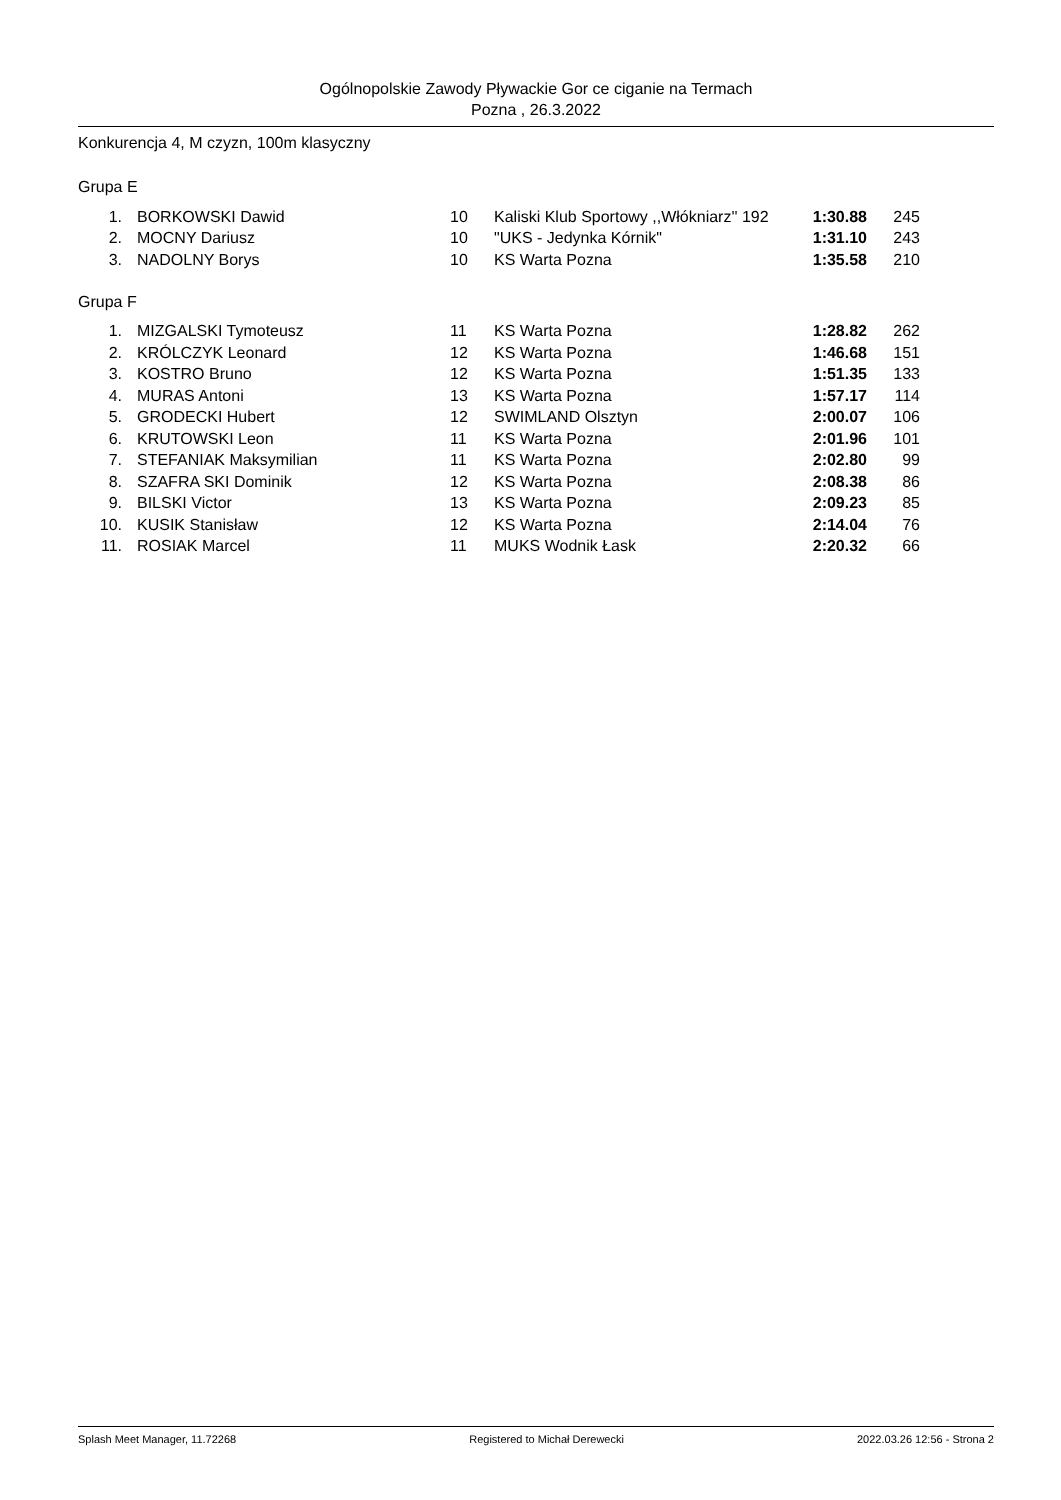Ogólnopolskie Zawody Pływackie Gor ce ciganie na Termach
Pozna , 26.3.2022
Konkurencja 4, M czyzn, 100m klasyczny
Grupa E
| 1. | BORKOWSKI Dawid | 10 | Kaliski Klub Sportowy ,,Włókniarz'' 192 | 1:30.88 | 245 |
| 2. | MOCNY Dariusz | 10 | "UKS - Jedynka Kórnik" | 1:31.10 | 243 |
| 3. | NADOLNY Borys | 10 | KS Warta Pozna | 1:35.58 | 210 |
Grupa F
| 1. | MIZGALSKI Tymoteusz | 11 | KS Warta Pozna | 1:28.82 | 262 |
| 2. | KRÓLCZYK Leonard | 12 | KS Warta Pozna | 1:46.68 | 151 |
| 3. | KOSTRO Bruno | 12 | KS Warta Pozna | 1:51.35 | 133 |
| 4. | MURAS Antoni | 13 | KS Warta Pozna | 1:57.17 | 114 |
| 5. | GRODECKI Hubert | 12 | SWIMLAND Olsztyn | 2:00.07 | 106 |
| 6. | KRUTOWSKI Leon | 11 | KS Warta Pozna | 2:01.96 | 101 |
| 7. | STEFANIAK Maksymilian | 11 | KS Warta Pozna | 2:02.80 | 99 |
| 8. | SZAFRA SKI Dominik | 12 | KS Warta Pozna | 2:08.38 | 86 |
| 9. | BILSKI Victor | 13 | KS Warta Pozna | 2:09.23 | 85 |
| 10. | KUSIK Stanisław | 12 | KS Warta Pozna | 2:14.04 | 76 |
| 11. | ROSIAK Marcel | 11 | MUKS Wodnik Łask | 2:20.32 | 66 |
Splash Meet Manager, 11.72268 Registered to Michał Derewecki 2022.03.26 12:56 - Strona 2